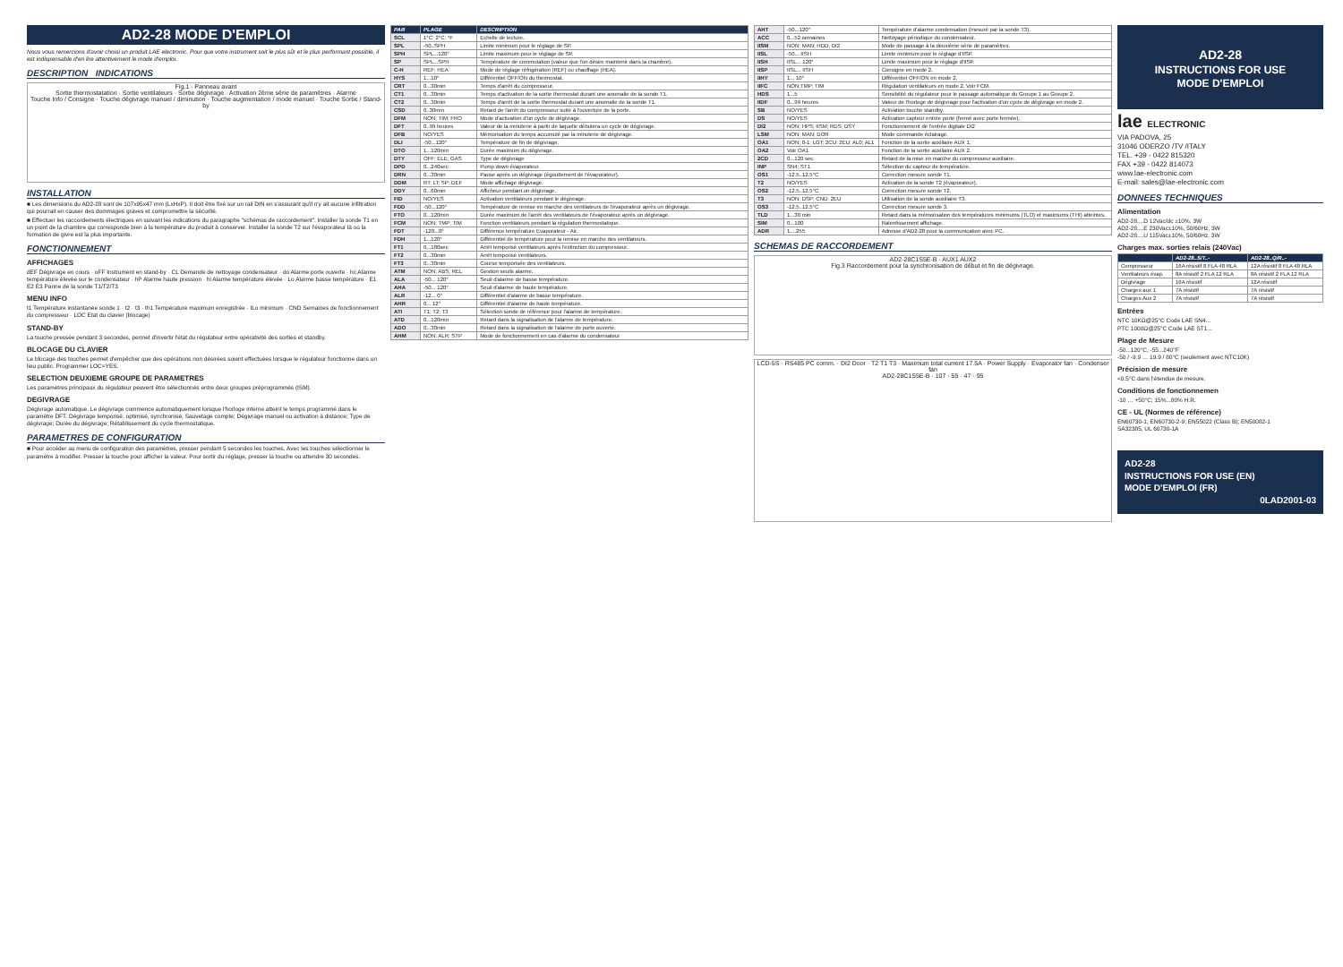AD2-28 MODE D'EMPLOI
Nous vous remercions d'avoir choisi un produit LAE electronic. Pour que votre instrument soit le plus sûr et le plus performant possible, il est indispensable d'en lire attentivement le mode d'emploi.
DESCRIPTION INDICATIONS
Fig.1 - Panneau avant
Sortie thermostatation · Sortie ventilateurs · Sortie dégivrage · Activation 2ème série de paramètres · Alarme
Touche Info / Consigne · Touche dégivrage manuel / diminution · Touche augmentation / mode manuel · Touche Sortie / Stand-by
INSTALLATION
■ Les dimensions du AD2-28 sont de 107x95x47 mm (LxHxP). Il doit être fixé sur un rail DIN en s'assurant qu'il n'y ait aucune infiltration qui pourrait en causer des dommages graves et compromettre la sécurité.
■ Effectuer les raccordements électriques en suivant les indications du paragraphe "schémas de raccordement". Installer la sonde T1 en un point de la chambre qui corresponde bien à la température du produit à conserver. Installer la sonde T2 sur l'évaporateur là où la formation de givre est la plus importante.
FONCTIONNEMENT
AFFICHAGES
dEF Dégivrage en cours · oFF Instrument en stand-by · CL Demande de nettoyage condensateur · do Alarme porte ouverte · hc Alarme température élevée sur le condensateur · hP Alarme haute pression · hi Alarme température élevée · Lo Alarme basse température · E1 E2 E3 Panne de la sonde T1/T2/T3
MENU INFO
t1 Température instantanée sonde 1 · t2 · t3 · th1 Température maximum enregistrée · tLo minimum · CND Semaines de fonctionnement du compresseur · LOC Etat du clavier (blocage)
STAND-BY
La touche pressée pendant 3 secondes, permet d'invertir l'état du régulateur entre opérativité des sorties et standby.
BLOCAGE DU CLAVIER
Le blocage des touches permet d'empêcher que des opérations non désirées soient effectuées lorsque le régulateur fonctionne dans un lieu public. Programmer LOC=YES.
SELECTION DEUXIEME GROUPE DE PARAMETRES
Les paramètres principaux du régulateur peuvent être sélectionnés entre deux groupes préprogrammés (ISM).
DEGIVRAGE
Dégivrage automatique. Le dégivrage commence automatiquement lorsque l'horloge interne atteint le temps programmé dans le paramètre DFT. Dégivrage temporisé, optimisé, synchronisé; Sauvetage compte; Dégivrage manuel ou activation à distance; Type de dégivrage; Durée du dégivrage; Rétablissement du cycle thermostatique.
PARAMETRES DE CONFIGURATION
■ Pour accéder au menu de configuration des paramètres, presser pendant 5 secondes les touches. Avec les touches sélectionner le paramètre à modifier. Presser la touche pour afficher la valeur. Pour sortir du réglage, presser la touche ou attendre 30 secondes.
| PAR | PLAGE | DESCRIPTION |
| --- | --- | --- |
| SCL | 1°C; 2°C; °F | Echelle de lecture. |
| SPL | -50..SPH | Limite minimum pour le réglage de SP. |
| SPH | SPL...120° | Limite maximum pour le réglage de SP. |
| SP | SPL...SPH | Température de commutation (valeur que l'on désire maintenir dans la chambre). |
| C-H | REF; HEA | Mode de réglage réfrigération (REF) ou chauffage (HEA). |
| HYS | 1...10° | Différentiel OFF/ON du thermostat. |
| CRT | 0...30min | Temps d'arrêt du compresseur. |
| CT1 | 0...30min | Temps d'activation de la sortie thermostat durant une anomalie de la sonde T1. |
| CT2 | 0...30min | Temps d'arrêt de la sortie thermostat durant une anomalie de la sonde T1. |
| CSD | 0..30min | Retard de l'arrêt du compresseur suite à l'ouverture de la porte. |
| DFM | NON; TIM; FRO | Mode d'activation d'un cycle de dégivrage. |
| DFT | 0..99 heures | Valeur de la minuterie à partir de laquelle débutera un cycle de dégivrage. |
| DFB | NO/YES | Mémorisation du temps accumulé par la minuterie de dégivrage. |
| DLI | -50...120° | Température de fin de dégivrage. |
| DTO | 1...120min | Durée maximum du dégivrage. |
| DTY | OFF; ELE; GAS | Type de dégivrage |
| DPD | 0...240sec | Pump down évaporateur. |
| DRN | 0...30min | Pause après un dégivrage (égouttement de l'évaporateur). |
| DDM | RT; LT; SP; DEF | Mode affichage dégivrage. |
| DDY | 0...60min | Afficheur pendant un dégivrage. |
| FID | NO/YES | Activation ventilateurs pendant le dégivrage. |
| FDD | -50...120° | Température de remise en marche des ventilateurs de l'évaporateur après un dégivrage. |
| FTO | 0...120min | Durée maximum de l'arrêt des ventilateurs de l'évaporateur après un dégivrage. |
| FCM | NON; TMP; TIM | Fonction ventilateurs pendant la régulation thermostatique. |
| FDT | -120...0° | Différence température Evaporateur - Air. |
| FDH | 1...120° | Différentiel de température pour la remise en marche des ventilateurs. |
| FT1 | 0...180sec | Arrêt temporisé ventilateurs après l'extinction du compresseur. |
| FT2 | 0...30min | Arrêt temporisé ventilateurs. |
| FT3 | 0...30min | Course temporisée des ventilateurs. |
| ATM | NON; ABS; REL | Gestion seuils alarme. |
| ALA | -50... 120° | Seuil d'alarme de basse température. |
| AHA | -50... 120° | Seuil d'alarme de haute température. |
| ALR | -12... 0° | Différentiel d'alarme de basse température. |
| AHR | 0... 12° | Différentiel d'alarme de haute température. |
| ATI | T1; T2; T3 | Sélection sonde de référence pour l'alarme de température. |
| ATD | 0...120min | Retard dans la signalisation de l'alarme de température. |
| ADO | 0...30min | Retard dans la signalisation de l'alarme de porte ouverte. |
| AHM | NON; ALR; STP | Mode de fonctionnement en cas d'alarme du condensateur |
| AHT | -50...120° | Température d'alarme condensation (mesuré par la sonde T3). |
| ACC | 0...52 semaines | Nettoyage périodique du condensateur. |
| IISM | NON; MAN; HDD; DI2 | Mode de passage à la deuxième série de paramètres. |
| IISL | -50... IISH | Limite minimum pour le réglage d'IISP. |
| IISH | IISL... 120° | Limite maximum pour le réglage d'IISP. |
| IISP | IISL... IISH | Consigne en mode 2. |
| IIHY | 1... 10° | Différentiel OFF/ON en mode 2. |
| IIFC | NON;TMP; TIM | Régulation ventilateurs en mode 2. Voir FCM. |
| HDS | 1...5 | Sensibilité du régulateur pour le passage automatique du Groupe 1 au Groupe 2. |
| IIDF | 0...99 heures | Valeur de l'horloge de dégivrage pour l'activation d'un cycle de dégivrage en mode 2. |
| SB | NO/YES | Activation touche standby. |
| DS | NO/YES | Activation capteur entrée porte (fermé avec porte fermée). |
| DI2 | NON; HPS; IISM; RDS; DSY | Fonctionnement de l'entrée digitale DI2 |
| LSM | NON; MAN; DOR | Mode commande éclairage. |
| OA1 | NON; 0-1; LGT; 2CU; 2EU; AL0; AL1 | Fonction de la sortie auxiliaire AUX 1. |
| OA2 | Voir OA1 | Fonction de la sortie auxiliaire AUX 2. |
| 2CD | 0...120 sec | Retard de la mise en marche du compresseur auxiliaire. |
| INP | SN4; ST1 | Sélection du capteur de température. |
| OS1 | -12.5..12.5°C | Correction mesure sonde T1. |
| T2 | NO/YES | Activation de la sonde T2 (évaporateur). |
| OS2 | -12.5..12.5°C | Correction mesure sonde T2. |
| T3 | NON; DSP; CND; 2EU | Utilisation de la sonde auxiliaire T3. |
| OS3 | -12.5..12.5°C | Correction mesure sonde 3. |
| TLD | 1...30 min | Retard dans la mémorisation des températures minimums (TLO) et maximums (THI) atteintes. |
| SIM | 0...100 | Ralentissement affichage. |
| ADR | 1....255 | Adresse d'AD2-28 pour la communication avec PC. |
SCHEMAS DE RACCORDEMENT
AD2-28C1S5E-B · AUX1 AUX2
Fig.3 Raccordement pour la synchronisation de début et fin de dégivrage.
LCD-5S · RS485 PC comm. · DI2 Door · T2 T1 T3 · Maximum total current 17.5A · Power Supply · Evaporator fan · Condenser fan
AD2-28C1S5E-B · 107 · 55 · 47 · 95
AD2-28
INSTRUCTIONS FOR USE
MODE D'EMPLOI
lae ELECTRONIC
VIA PADOVA, 25
31046 ODERZO /TV /ITALY
TEL. +39 - 0422 815320
FAX +39 - 0422 814073
www.lae-electronic.com
E-mail: sales@lae-electronic.com
DONNEES TECHNIQUES
Alimentation
AD2-28....D 12Vac/dc ±10%, 3W
AD2-28....E 230Vac±10%, 50/60Hz, 3W
AD2-28....U 115Vac±10%, 50/60Hz, 3W
Charges max. sorties relais (240Vac)
| | AD2-28..S/T..- | AD2-28..Q/R..- |
| --- | --- | --- |
| Compresseur | 16A résistif 8 FLA 48 RLA | 12A résistif 8 FLA 48 RLA |
| Ventilateurs évap. | 8A résistif 2 FLA 12 RLA | 8A résistif 2 FLA 12 RLA |
| Dégivrage | 16A résistif | 12A résistif |
| Charges aux 1 | 7A résistif | 7A résistif |
| Charges Aux 2 | 7A résistif | 7A résistif |
Entrées
NTC 10KΩ@25°C Code LAE SN4...
PTC 1000Ω@25°C Code LAE ST1...
Plage de Mesure
-50...120°C, -55...240°F
-50 / -9.9 … 19.9 / 80°C (seulement avec NTC10K)
Précision de mesure
<0.5°C dans l'étendue de mesure.
Conditions de fonctionnemen
-10 … +50°C; 15%...80% H.R.
CE - UL (Normes de référence)
EN60730-1; EN60730-2-9; EN55022 (Class B); EN50082-1
SA32385, UL 60730-1A
AD2-28
INSTRUCTIONS FOR USE (EN)
MODE D'EMPLOI (FR)
0LAD2001-03